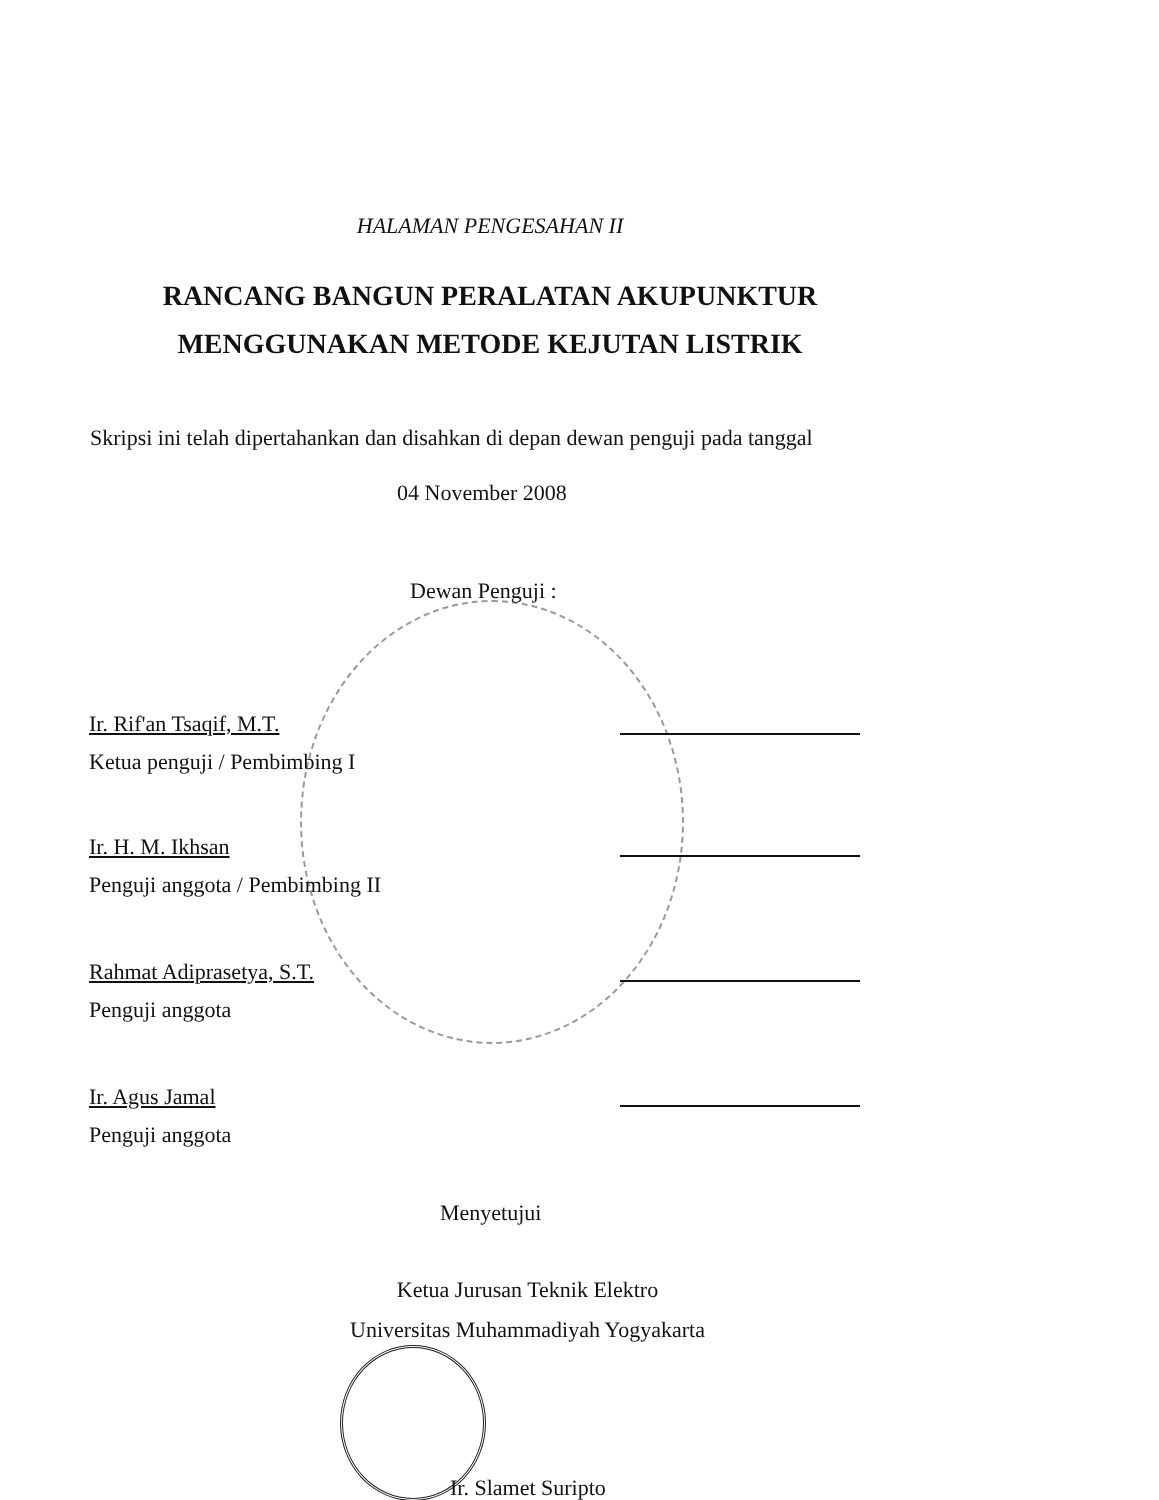HALAMAN PENGESAHAN II
RANCANG BANGUN PERALATAN AKUPUNKTUR
MENGGUNAKAN METODE KEJUTAN LISTRIK
Skripsi ini telah dipertahankan dan disahkan di depan dewan penguji pada tanggal
04 November 2008
Dewan Penguji :
Ir. Rif'an Tsaqif, M.T.
Ketua penguji / Pembimbing I
Ir. H. M. Ikhsan
Penguji anggota / Pembimbing II
Rahmat Adiprasetya, S.T.
Penguji anggota
Ir. Agus Jamal
Penguji anggota
Menyetujui
Ketua Jurusan Teknik Elektro
Universitas Muhammadiyah Yogyakarta
Ir. Slamet Suripto